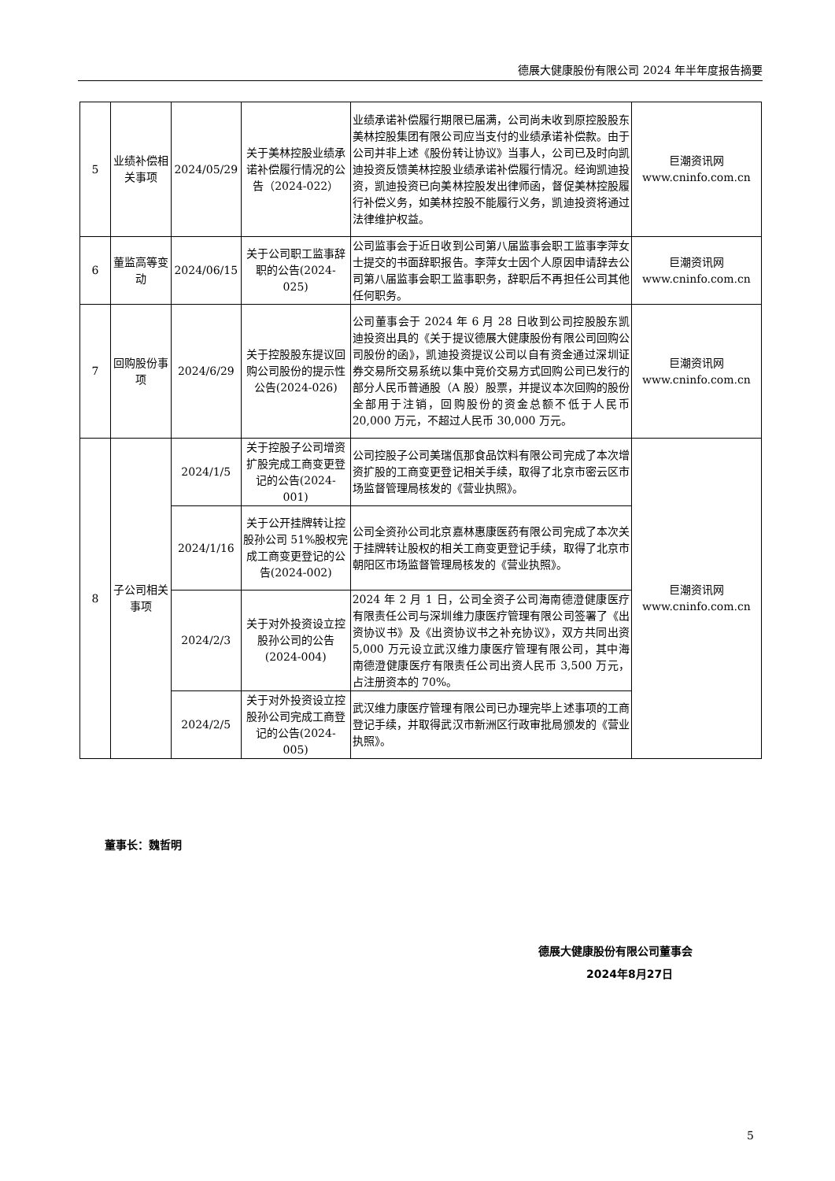德展大健康股份有限公司 2024 年半年度报告摘要
| 5 | 业绩补偿相关事项 | 2024/05/29 | 关于美林控股业绩承诺补偿履行情况的公告（2024-022） | 业绩承诺补偿履行期限已届满，公司尚未收到原控股股东美林控股集团有限公司应当支付的业绩承诺补偿款。由于公司并非上述《股份转让协议》当事人，公司已及时向凯迪投资反馈美林控股业绩承诺补偿履行情况。经询凯迪投资，凯迪投资已向美林控股发出律师函，督促美林控股履行补偿义务，如美林控股不能履行义务，凯迪投资将通过法律维护权益。 | 巨潮资讯网 www.cninfo.com.cn |
| 6 | 董监高等变动 | 2024/06/15 | 关于公司职工监事辞职的公告(2024-025) | 公司监事会于近日收到公司第八届监事会职工监事李萍女士提交的书面辞职报告。李萍女士因个人原因申请辞去公司第八届监事会职工监事职务，辞职后不再担任公司其他任何职务。 | 巨潮资讯网 www.cninfo.com.cn |
| 7 | 回购股份事项 | 2024/6/29 | 关于控股股东提议回购公司股份的提示性公告(2024-026) | 公司董事会于 2024 年 6 月 28 日收到公司控股股东凯迪投资出具的《关于提议德展大健康股份有限公司回购公司股份的函》，凯迪投资提议公司以自有资金通过深圳证券交易所交易系统以集中竞价交易方式回购公司已发行的部分人民币普通股（A 股）股票，并提议本次回购的股份全部用于注销，回购股份的资金总额不低于人民币 20,000 万元，不超过人民币 30,000 万元。 | 巨潮资讯网 www.cninfo.com.cn |
| 8 | 子公司相关事项 | 2024/1/5 | 关于控股子公司增资扩股完成工商变更登记的公告(2024-001) | 公司控股子公司美瑞佤那食品饮料有限公司完成了本次增资扩股的工商变更登记相关手续，取得了北京市密云区市场监督管理局核发的《营业执照》。 | 巨潮资讯网 www.cninfo.com.cn |
| | | 2024/1/16 | 关于公开挂牌转让控股孙公司 51%股权完成工商变更登记的公告(2024-002) | 公司全资孙公司北京嘉林惠康医药有限公司完成了本次关于挂牌转让股权的相关工商变更登记手续，取得了北京市朝阳区市场监督管理局核发的《营业执照》。 | |
| | | 2024/2/3 | 关于对外投资设立控股孙公司的公告(2024-004) | 2024 年 2 月 1 日，公司全资子公司海南德澄健康医疗有限责任公司与深圳维力康医疗管理有限公司签署了《出资协议书》及《出资协议书之补充协议》，双方共同出资 5,000 万元设立武汉维力康医疗管理有限公司，其中海南德澄健康医疗有限责任公司出资人民币 3,500 万元，占注册资本的 70%。 | |
| | | 2024/2/5 | 关于对外投资设立控股孙公司完成工商登记的公告(2024-005) | 武汉维力康医疗管理有限公司已办理完毕上述事项的工商登记手续，并取得武汉市新洲区行政审批局颁发的《营业执照》。 | |
董事长：魏哲明
德展大健康股份有限公司董事会
2024年8月27日
5